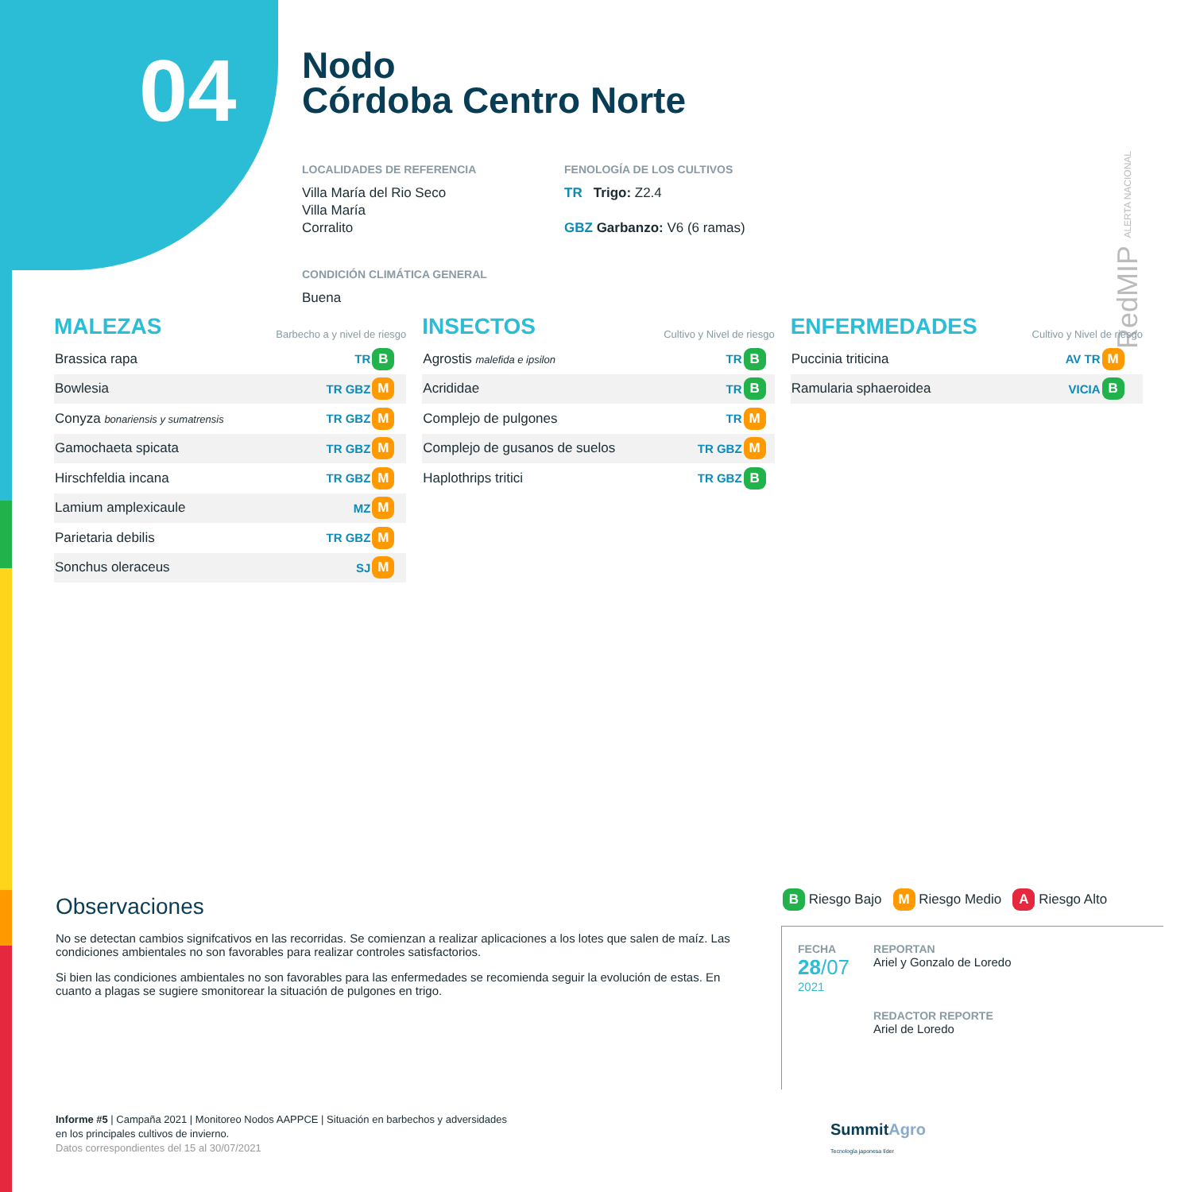04
Nodo
Córdoba Centro Norte
LOCALIDADES DE REFERENCIA
Villa María del Rio Seco
Villa María
Corralito
CONDICIÓN CLIMÁTICA GENERAL
Buena
FENOLOGÍA DE LOS CULTIVOS
TR Trigo: Z2.4
GBZ Garbanzo: V6 (6 ramas)
RedMIP ALERTA NACIONAL
MALEZAS
Barbecho a y nivel de riesgo
| Brassica rapa | TR | B |
| Bowlesia | TR GBZ | M |
| Conyza bonariensis y sumatrensis | TR GBZ | M |
| Gamochaeta spicata | TR GBZ | M |
| Hirschfeldia incana | TR GBZ | M |
| Lamium amplexicaule | MZ | M |
| Parietaria debilis | TR GBZ | M |
| Sonchus oleraceus | SJ | M |
INSECTOS
Cultivo y Nivel de riesgo
| Agrostis malefida e ipsilon | TR | B |
| Acrididae | TR | B |
| Complejo de pulgones | TR | M |
| Complejo de gusanos de suelos | TR GBZ | M |
| Haplothrips tritici | TR GBZ | B |
ENFERMEDADES
Cultivo y Nivel de riesgo
| Puccinia triticina | AV TR | M |
| Ramularia sphaeroidea | VICIA | B |
Observaciones
No se detectan cambios signifcativos en las recorridas. Se comienzan a realizar aplicaciones a los lotes que salen de maíz. Las condiciones ambientales no son favorables para realizar controles satisfactorios.
Si bien las condiciones ambientales no son favorables para las enfermedades se recomienda seguir la evolución de estas. En cuanto a plagas se sugiere smonitorear la situación de pulgones en trigo.
B Riesgo Bajo M Riesgo Medio A Riesgo Alto
FECHA
28/07
2021
REPORTAN
Ariel y Gonzalo de Loredo
REDACTOR REPORTE
Ariel de Loredo
Informe #5 | Campaña 2021 | Monitoreo Nodos AAPPCE | Situación en barbechos y adversidades
en los principales cultivos de invierno.
Datos correspondientes del 15 al 30/07/2021
SummitAgro
Tecnología japonesa líder